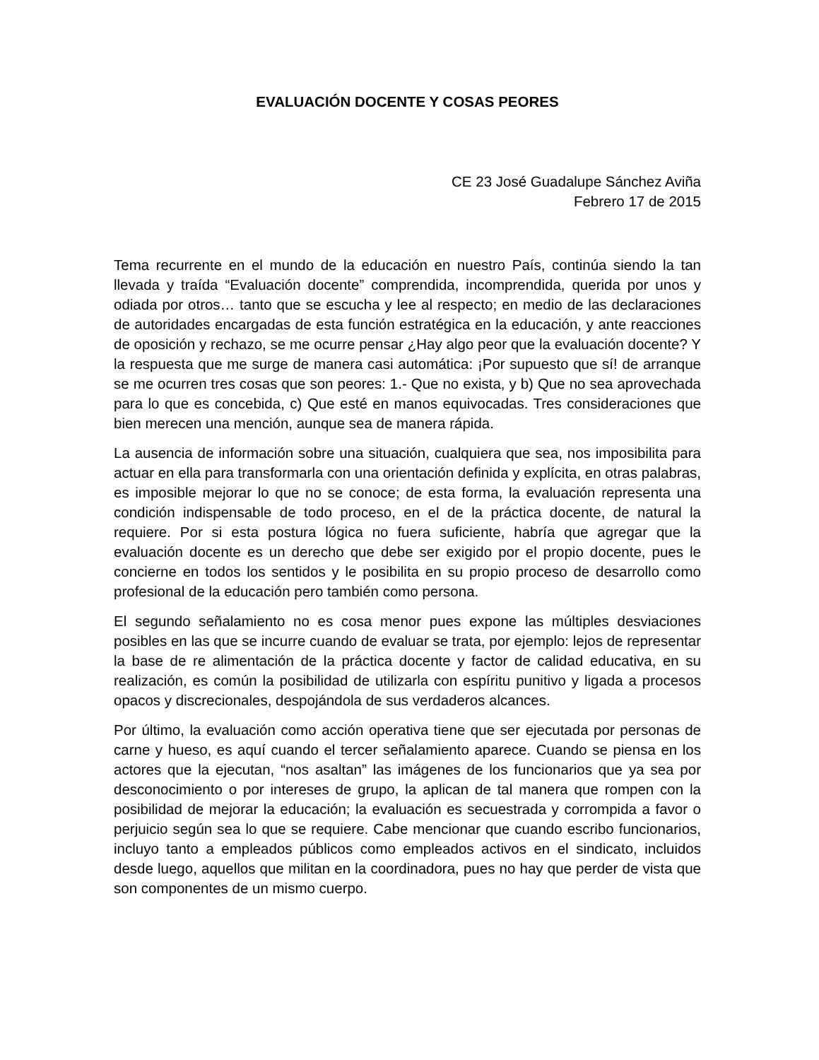EVALUACIÓN DOCENTE Y COSAS PEORES
CE 23 José Guadalupe Sánchez Aviña
Febrero 17 de 2015
Tema recurrente en el mundo de la educación en nuestro País, continúa siendo la tan llevada y traída “Evaluación docente” comprendida, incomprendida, querida por unos y odiada por otros… tanto que se escucha y lee al respecto; en medio de las declaraciones de autoridades encargadas de esta función estratégica en la educación, y ante reacciones de oposición y rechazo, se me ocurre pensar ¿Hay algo peor que la evaluación docente? Y la respuesta que me surge de manera casi automática: ¡Por supuesto que sí! de arranque se me ocurren tres cosas que son peores: 1.- Que no exista, y b) Que no sea aprovechada para lo que es concebida, c) Que esté en manos equivocadas. Tres consideraciones que bien merecen una mención, aunque sea de manera rápida.
La ausencia de información sobre una situación, cualquiera que sea, nos imposibilita para actuar en ella para transformarla con una orientación definida y explícita, en otras palabras, es imposible mejorar lo que no se conoce; de esta forma, la evaluación representa una condición indispensable de todo proceso, en el de la práctica docente, de natural la requiere. Por si esta postura lógica no fuera suficiente, habría que agregar que la evaluación docente es un derecho que debe ser exigido por el propio docente, pues le concierne en todos los sentidos y le posibilita en su propio proceso de desarrollo como profesional de la educación pero también como persona.
El segundo señalamiento no es cosa menor pues expone las múltiples desviaciones posibles en las que se incurre cuando de evaluar se trata, por ejemplo: lejos de representar la base de re alimentación de la práctica docente y factor de calidad educativa, en su realización, es común la posibilidad de utilizarla con espíritu punitivo y ligada a procesos opacos y discrecionales, despojándola de sus verdaderos alcances.
Por último, la evaluación como acción operativa tiene que ser ejecutada por personas de carne y hueso, es aquí cuando el tercer señalamiento aparece. Cuando se piensa en los actores que la ejecutan, “nos asaltan” las imágenes de los funcionarios que ya sea por desconocimiento o por intereses de grupo, la aplican de tal manera que rompen con la posibilidad de mejorar la educación; la evaluación es secuestrada y corrompida a favor o perjuicio según sea lo que se requiere. Cabe mencionar que cuando escribo funcionarios, incluyo tanto a empleados públicos como empleados activos en el sindicato, incluidos desde luego, aquellos que militan en la coordinadora, pues no hay que perder de vista que son componentes de un mismo cuerpo.